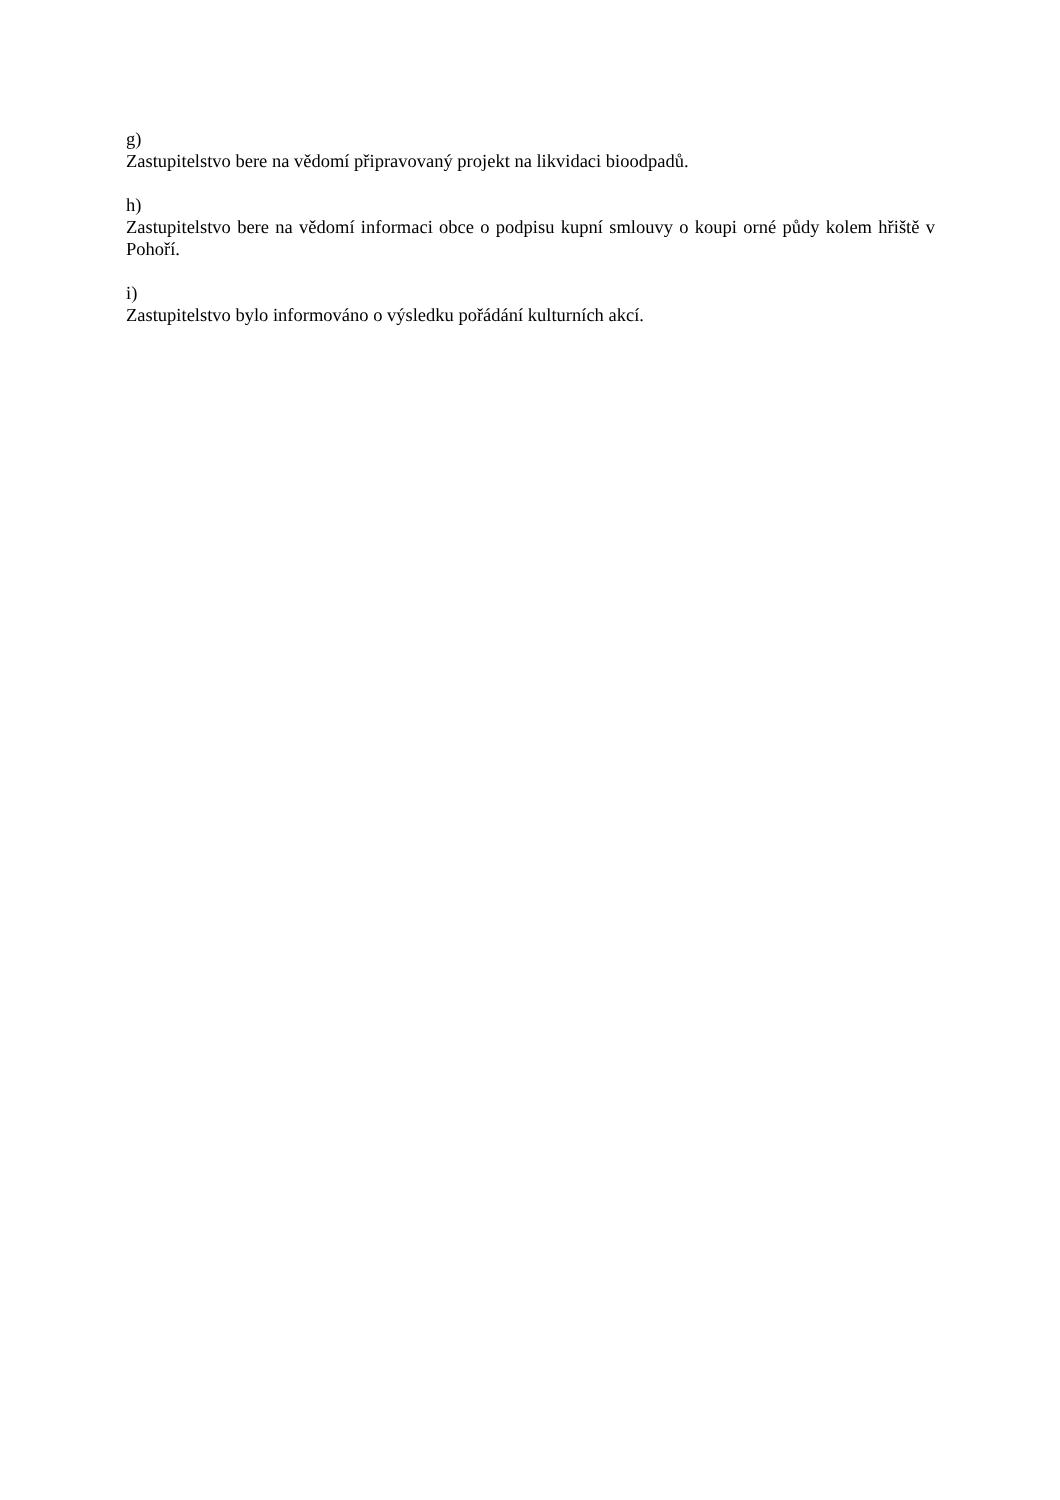g)
Zastupitelstvo bere na vědomí připravovaný projekt na likvidaci bioodpadů.
h)
Zastupitelstvo bere na vědomí informaci obce o podpisu kupní smlouvy o koupi orné půdy kolem hřiště v Pohoří.
i)
Zastupitelstvo bylo informováno o výsledku pořádání kulturních akcí.